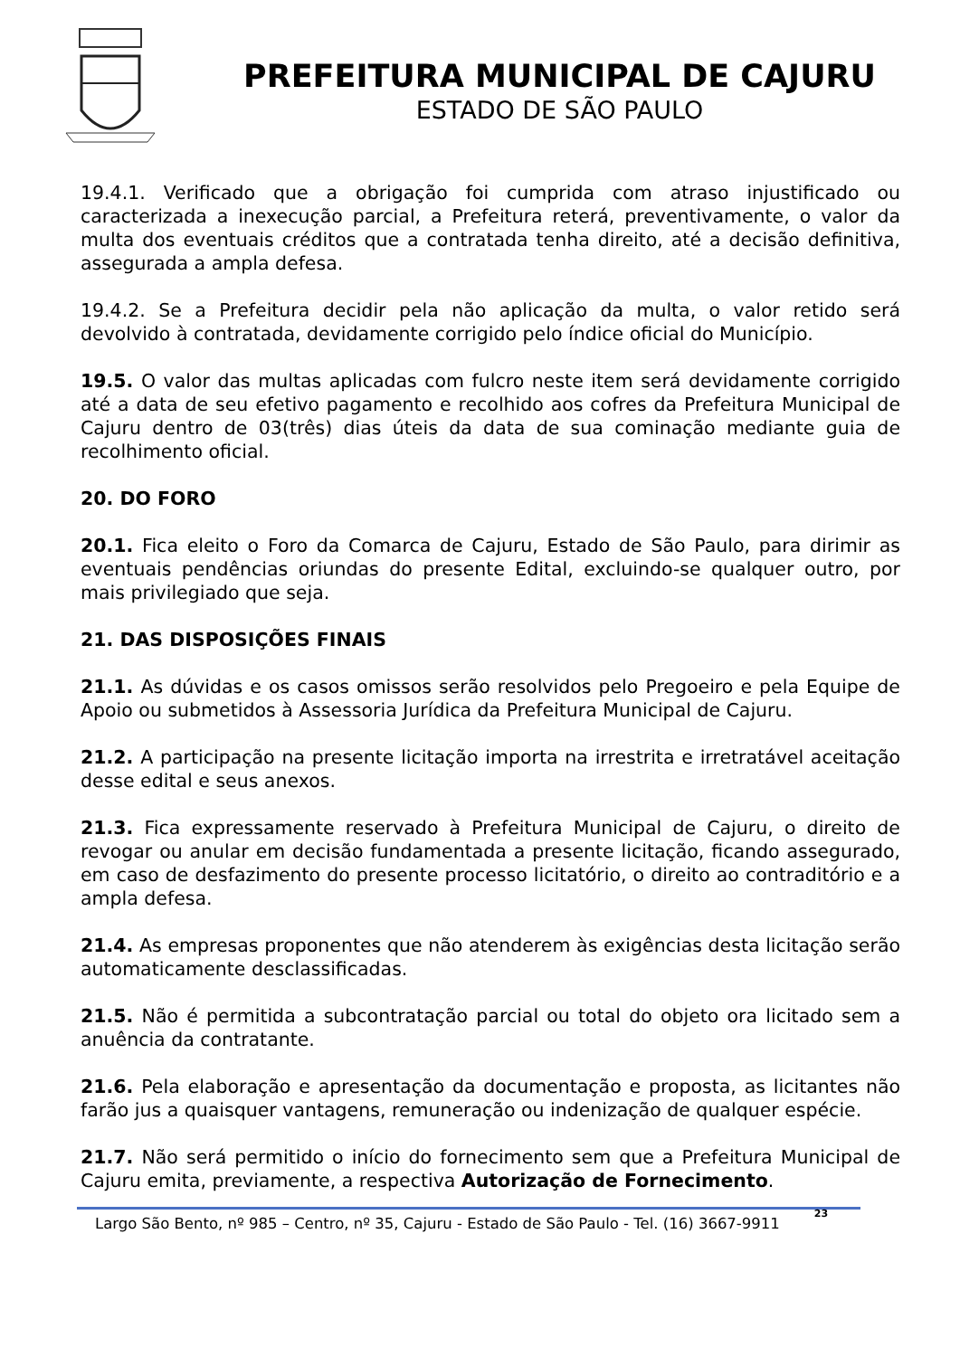PREFEITURA MUNICIPAL DE CAJURU
ESTADO DE SÃO PAULO
19.4.1. Verificado que a obrigação foi cumprida com atraso injustificado ou caracterizada a inexecução parcial, a Prefeitura reterá, preventivamente, o valor da multa dos eventuais créditos que a contratada tenha direito, até a decisão definitiva, assegurada a ampla defesa.
19.4.2. Se a Prefeitura decidir pela não aplicação da multa, o valor retido será devolvido à contratada, devidamente corrigido pelo índice oficial do Município.
19.5. O valor das multas aplicadas com fulcro neste item será devidamente corrigido até a data de seu efetivo pagamento e recolhido aos cofres da Prefeitura Municipal de Cajuru dentro de 03(três) dias úteis da data de sua cominação mediante guia de recolhimento oficial.
20. DO FORO
20.1. Fica eleito o Foro da Comarca de Cajuru, Estado de São Paulo, para dirimir as eventuais pendências oriundas do presente Edital, excluindo-se qualquer outro, por mais privilegiado que seja.
21. DAS DISPOSIÇÕES FINAIS
21.1. As dúvidas e os casos omissos serão resolvidos pelo Pregoeiro e pela Equipe de Apoio ou submetidos à Assessoria Jurídica da Prefeitura Municipal de Cajuru.
21.2. A participação na presente licitação importa na irrestrita e irretratável aceitação desse edital e seus anexos.
21.3. Fica expressamente reservado à Prefeitura Municipal de Cajuru, o direito de revogar ou anular em decisão fundamentada a presente licitação, ficando assegurado, em caso de desfazimento do presente processo licitatório, o direito ao contraditório e a ampla defesa.
21.4. As empresas proponentes que não atenderem às exigências desta licitação serão automaticamente desclassificadas.
21.5. Não é permitida a subcontratação parcial ou total do objeto ora licitado sem a anuência da contratante.
21.6. Pela elaboração e apresentação da documentação e proposta, as licitantes não farão jus a quaisquer vantagens, remuneração ou indenização de qualquer espécie.
21.7. Não será permitido o início do fornecimento sem que a Prefeitura Municipal de Cajuru emita, previamente, a respectiva Autorização de Fornecimento.
Largo São Bento, nº 985 – Centro, nº 35, Cajuru - Estado de São Paulo - Tel. (16) 3667-9911 23